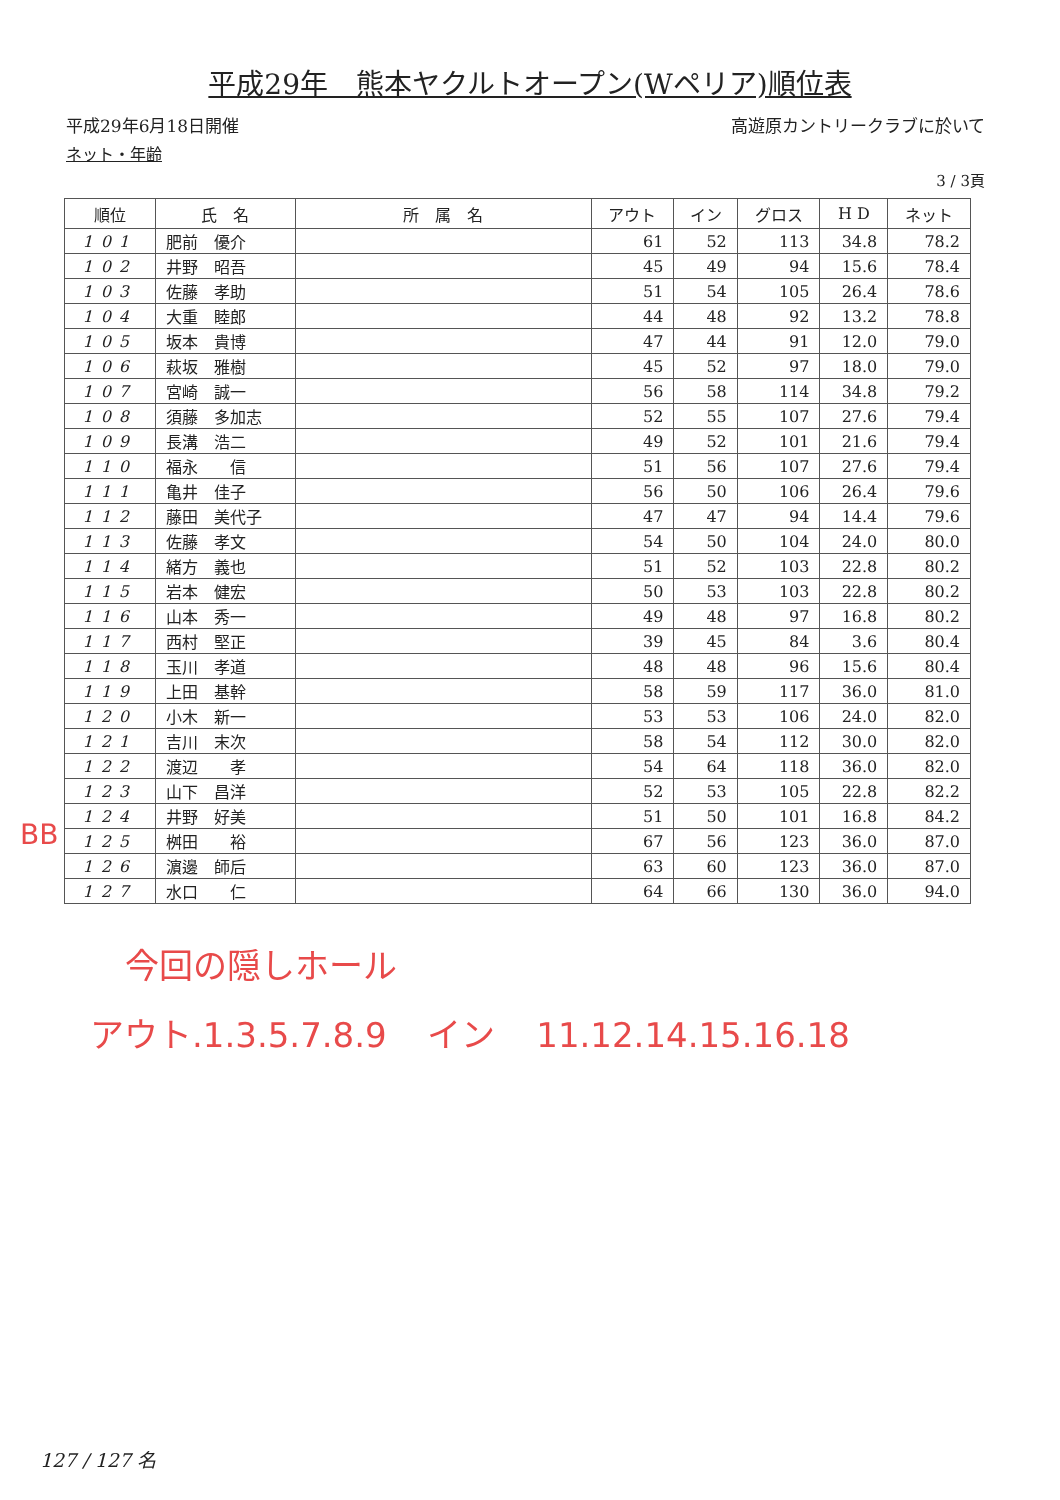平成29年　熊本ヤクルトオープン(Wペリア)順位表
平成29年6月18日開催 高遊原カントリークラブに於いて
ネット・年齢
3 / 3頁
| 順位 | 氏 名 | 所 属 名 | アウト | イン | グロス | H D | ネット |
| --- | --- | --- | --- | --- | --- | --- | --- |
| 101 | 肥前 優介 | | 61 | 52 | 113 | 34.8 | 78.2 |
| 102 | 井野 昭吾 | | 45 | 49 | 94 | 15.6 | 78.4 |
| 103 | 佐藤 孝助 | | 51 | 54 | 105 | 26.4 | 78.6 |
| 104 | 大重 睦郎 | | 44 | 48 | 92 | 13.2 | 78.8 |
| 105 | 坂本 貴博 | | 47 | 44 | 91 | 12.0 | 79.0 |
| 106 | 萩坂 雅樹 | | 45 | 52 | 97 | 18.0 | 79.0 |
| 107 | 宮崎 誠一 | | 56 | 58 | 114 | 34.8 | 79.2 |
| 108 | 須藤 多加志 | | 52 | 55 | 107 | 27.6 | 79.4 |
| 109 | 長溝 浩二 | | 49 | 52 | 101 | 21.6 | 79.4 |
| 110 | 福永 信 | | 51 | 56 | 107 | 27.6 | 79.4 |
| 111 | 亀井 佳子 | | 56 | 50 | 106 | 26.4 | 79.6 |
| 112 | 藤田 美代子 | | 47 | 47 | 94 | 14.4 | 79.6 |
| 113 | 佐藤 孝文 | | 54 | 50 | 104 | 24.0 | 80.0 |
| 114 | 緒方 義也 | | 51 | 52 | 103 | 22.8 | 80.2 |
| 115 | 岩本 健宏 | | 50 | 53 | 103 | 22.8 | 80.2 |
| 116 | 山本 秀一 | | 49 | 48 | 97 | 16.8 | 80.2 |
| 117 | 西村 堅正 | | 39 | 45 | 84 | 3.6 | 80.4 |
| 118 | 玉川 孝道 | | 48 | 48 | 96 | 15.6 | 80.4 |
| 119 | 上田 基幹 | | 58 | 59 | 117 | 36.0 | 81.0 |
| 120 | 小木 新一 | | 53 | 53 | 106 | 24.0 | 82.0 |
| 121 | 吉川 末次 | | 58 | 54 | 112 | 30.0 | 82.0 |
| 122 | 渡辺 孝 | | 54 | 64 | 118 | 36.0 | 82.0 |
| 123 | 山下 昌洋 | | 52 | 53 | 105 | 22.8 | 82.2 |
| 124 | 井野 好美 | | 51 | 50 | 101 | 16.8 | 84.2 |
| 125 | 桝田 裕 | | 67 | 56 | 123 | 36.0 | 87.0 |
| 126 | 濵邊 師后 | | 63 | 60 | 123 | 36.0 | 87.0 |
| 127 | 水口 仁 | | 64 | 66 | 130 | 36.0 | 94.0 |
BB
今回の隠しホール
アウト.1.3.5.7.8.9 イン 11.12.14.15.16.18
127 / 127 名